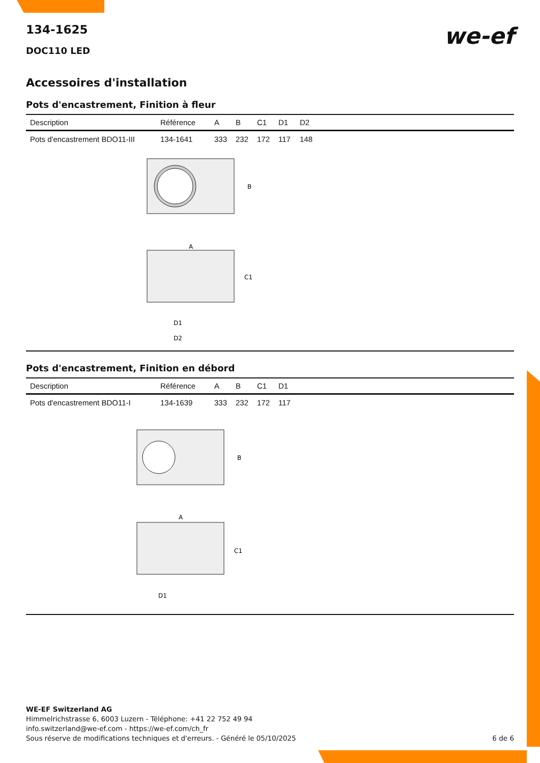we-ef
134-1625
DOC110 LED
Accessoires d'installation
Pots d'encastrement, Finition à fleur
| Description | Référence | A | B | C1 | D1 | D2 |
| --- | --- | --- | --- | --- | --- | --- |
| Pots d'encastrement BDO11-III | 134-1641 | 333 | 232 | 172 | 117 | 148 |
B
A
C1
D1
D2
Pots d'encastrement, Finition en débord
| Description | Référence | A | B | C1 | D1 |
| --- | --- | --- | --- | --- | --- |
| Pots d'encastrement BDO11-I | 134-1639 | 333 | 232 | 172 | 117 |
B
A
C1
D1
WE-EF Switzerland AG
Himmelrichstrasse 6, 6003 Luzern - Téléphone: +41 22 752 49 94
info.switzerland@we-ef.com - https://we-ef.com/ch_fr
Sous réserve de modifications techniques et d'erreurs. - Généré le 05/10/2025 6 de 6